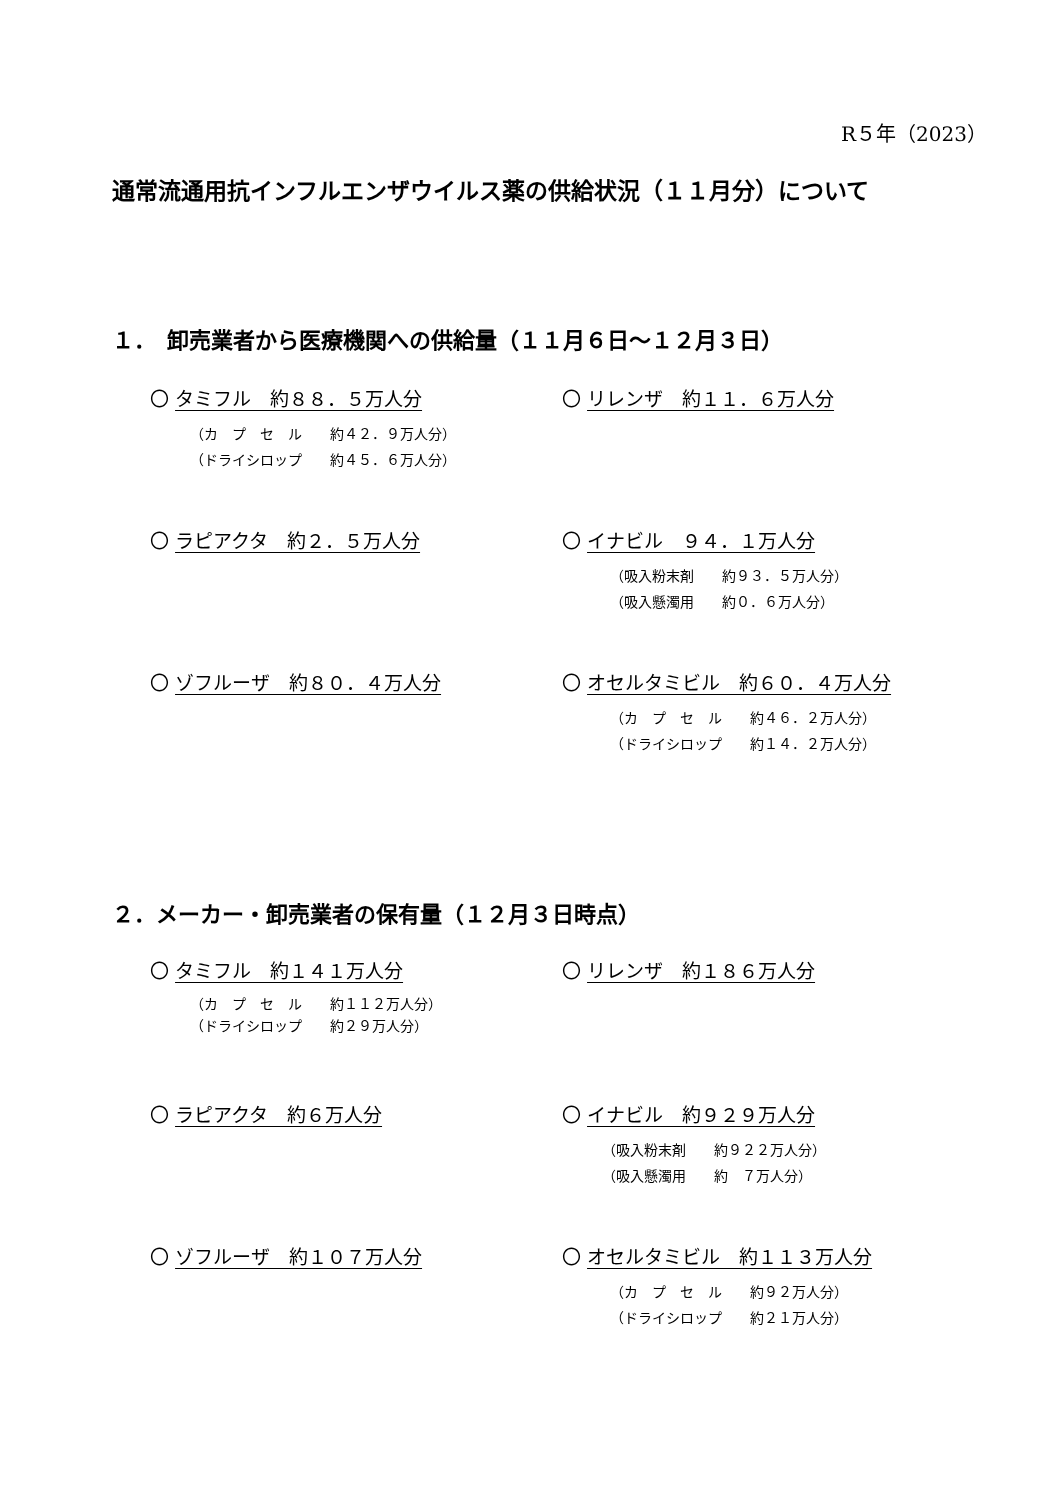R５年（2023）
通常流通用抗インフルエンザウイルス薬の供給状況（１１月分）について
１．　卸売業者から医療機関への供給量（１１月６日～１２月３日）
〇 タミフル　約８８．５万人分
（カ　プ　セ　ル　　約４２．９万人分） （ドライシロップ　　約４５．６万人分）
〇 リレンザ　約１１．６万人分
〇 ラピアクタ　約２．５万人分
〇 イナビル　９４．１万人分
（吸入粉末剤　　約９３．５万人分） （吸入懸濁用　　約０．６万人分）
〇 ゾフルーザ　約８０．４万人分
〇 オセルタミビル　約６０．４万人分
（カ　プ　セ　ル　　約４６．２万人分） （ドライシロップ　　約１４．２万人分）
２．メーカー・卸売業者の保有量（１２月３日時点）
〇 タミフル　約１４１万人分
（カ　プ　セ　ル　　約１１２万人分） （ドライシロップ　　約２９万人分）
〇 リレンザ　約１８６万人分
〇 ラピアクタ　約６万人分
〇 イナビル　約９２９万人分
（吸入粉末剤　　約９２２万人分） （吸入懸濁用　　約　７万人分）
〇 ゾフルーザ　約１０７万人分
〇 オセルタミビル　約１１３万人分
（カ　プ　セ　ル　　約９２万人分） （ドライシロップ　　約２１万人分）